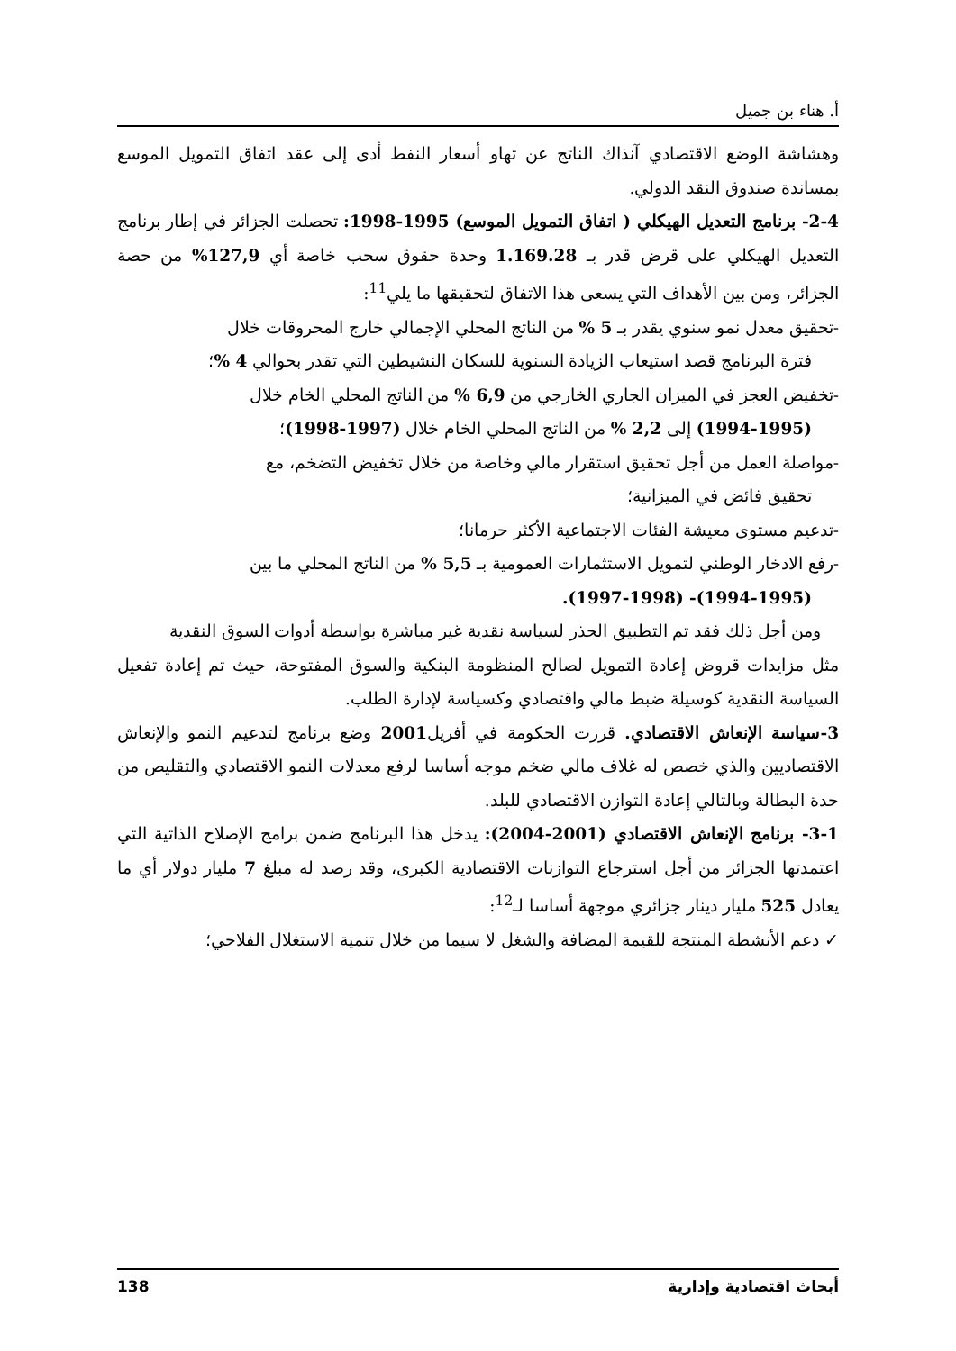أ. هناء بن جميل
وهشاشة الوضع الاقتصادي آنذاك الناتج عن تهاو أسعار النفط أدى إلى عقد اتفاق التمويل الموسع بمساندة صندوق النقد الدولي.
2-4- برنامج التعديل الهيكلي ( اتفاق التمويل الموسع) 1995-1998: تحصلت الجزائر في إطار برنامج التعديل الهيكلي على قرض قدر بـ 1.169.28 وحدة حقوق سحب خاصة أي 127,9% من حصة الجزائر، ومن بين الأهداف التي يسعى هذا الاتفاق لتحقيقها ما يلي<sup>11</sup>:
-تحقيق معدل نمو سنوي يقدر بـ 5 % من الناتج المحلي الإجمالي خارج المحروقات خلال
فترة البرنامج قصد استيعاب الزيادة السنوية للسكان النشيطين التي تقدر بحوالي 4 %؛
-تخفيض العجز في الميزان الجاري الخارجي من 6,9 % من الناتج المحلي الخام خلال
(1994-1995) إلى 2,2 % من الناتج المحلي الخام خلال (1997-1998)؛
-مواصلة العمل من أجل تحقيق استقرار مالي وخاصة من خلال تخفيض التضخم، مع
تحقيق فائض في الميزانية؛
-تدعيم مستوى معيشة الفئات الاجتماعية الأكثر حرمانا؛
-رفع الادخار الوطني لتمويل الاستثمارات العمومية بـ 5,5 % من الناتج المحلي ما بين
(1994-1995)- (1997-1998).
ومن أجل ذلك فقد تم التطبيق الحذر لسياسة نقدية غير مباشرة بواسطة أدوات السوق النقدية
مثل مزايدات قروض إعادة التمويل لصالح المنظومة البنكية والسوق المفتوحة، حيث تم إعادة تفعيل السياسة النقدية كوسيلة ضبط مالي واقتصادي وكسياسة لإدارة الطلب.
3-سياسة الإنعاش الاقتصادي. قررت الحكومة في أفريل2001 وضع برنامج لتدعيم النمو والإنعاش الاقتصاديين والذي خصص له غلاف مالي ضخم موجه أساسا لرفع معدلات النمو الاقتصادي والتقليص من حدة البطالة وبالتالي إعادة التوازن الاقتصادي للبلد.
3-1- برنامج الإنعاش الاقتصادي (2001-2004): يدخل هذا البرنامج ضمن برامج الإصلاح الذاتية التي اعتمدتها الجزائر من أجل استرجاع التوازنات الاقتصادية الكبرى، وقد رصد له مبلغ 7 مليار دولار أي ما يعادل 525 مليار دينار جزائري موجهة أساسا لـ<sup>12</sup>:
✓ دعم الأنشطة المنتجة للقيمة المضافة والشغل لا سيما من خلال تنمية الاستغلال الفلاحي؛
أبحاث اقتصادية وإدارية 138